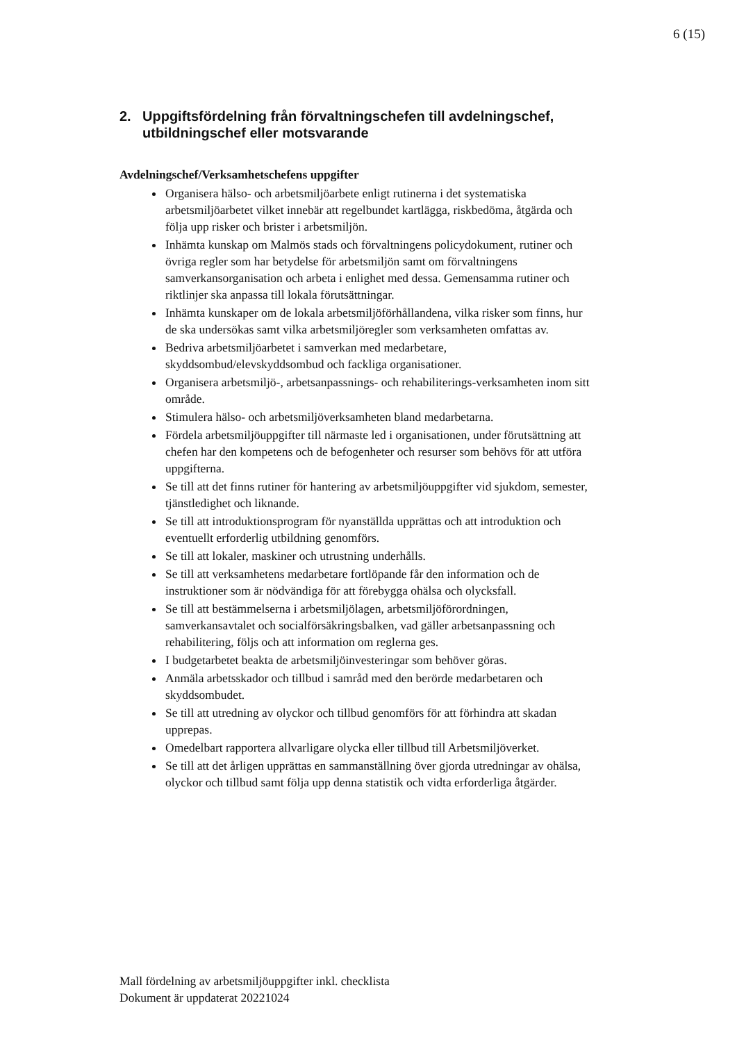6 (15)
2. Uppgiftsfördelning från förvaltningschefen till avdelningschef, utbildningschef eller motsvarande
Avdelningschef/Verksamhetschefens uppgifter
Organisera hälso- och arbetsmiljöarbete enligt rutinerna i det systematiska arbetsmiljöarbetet vilket innebär att regelbundet kartlägga, riskbedöma, åtgärda och följa upp risker och brister i arbetsmiljön.
Inhämta kunskap om Malmös stads och förvaltningens policydokument, rutiner och övriga regler som har betydelse för arbetsmiljön samt om förvaltningens samverkansorganisation och arbeta i enlighet med dessa. Gemensamma rutiner och riktlinjer ska anpassa till lokala förutsättningar.
Inhämta kunskaper om de lokala arbetsmiljöförhållandena, vilka risker som finns, hur de ska undersökas samt vilka arbetsmiljöregler som verksamheten omfattas av.
Bedriva arbetsmiljöarbetet i samverkan med medarbetare, skyddsombud/elevskyddsombud och fackliga organisationer.
Organisera arbetsmiljö-, arbetsanpassnings- och rehabiliterings-verksamheten inom sitt område.
Stimulera hälso- och arbetsmiljöverksamheten bland medarbetarna.
Fördela arbetsmiljöuppgifter till närmaste led i organisationen, under förutsättning att chefen har den kompetens och de befogenheter och resurser som behövs för att utföra uppgifterna.
Se till att det finns rutiner för hantering av arbetsmiljöuppgifter vid sjukdom, semester, tjänstledighet och liknande.
Se till att introduktionsprogram för nyanställda upprättas och att introduktion och eventuellt erforderlig utbildning genomförs.
Se till att lokaler, maskiner och utrustning underhålls.
Se till att verksamhetens medarbetare fortlöpande får den information och de instruktioner som är nödvändiga för att förebygga ohälsa och olycksfall.
Se till att bestämmelserna i arbetsmiljölagen, arbetsmiljöförordningen, samverkansavtalet och socialförsäkringsbalken, vad gäller arbetsanpassning och rehabilitering, följs och att information om reglerna ges.
I budgetarbetet beakta de arbetsmiljöinvesteringar som behöver göras.
Anmäla arbetsskador och tillbud i samråd med den berörde medarbetaren och skyddsombudet.
Se till att utredning av olyckor och tillbud genomförs för att förhindra att skadan upprepas.
Omedelbart rapportera allvarligare olycka eller tillbud till Arbetsmiljöverket.
Se till att det årligen upprättas en sammanställning över gjorda utredningar av ohälsa, olyckor och tillbud samt följa upp denna statistik och vidta erforderliga åtgärder.
Mall fördelning av arbetsmiljöuppgifter inkl. checklista
Dokument är uppdaterat 20221024